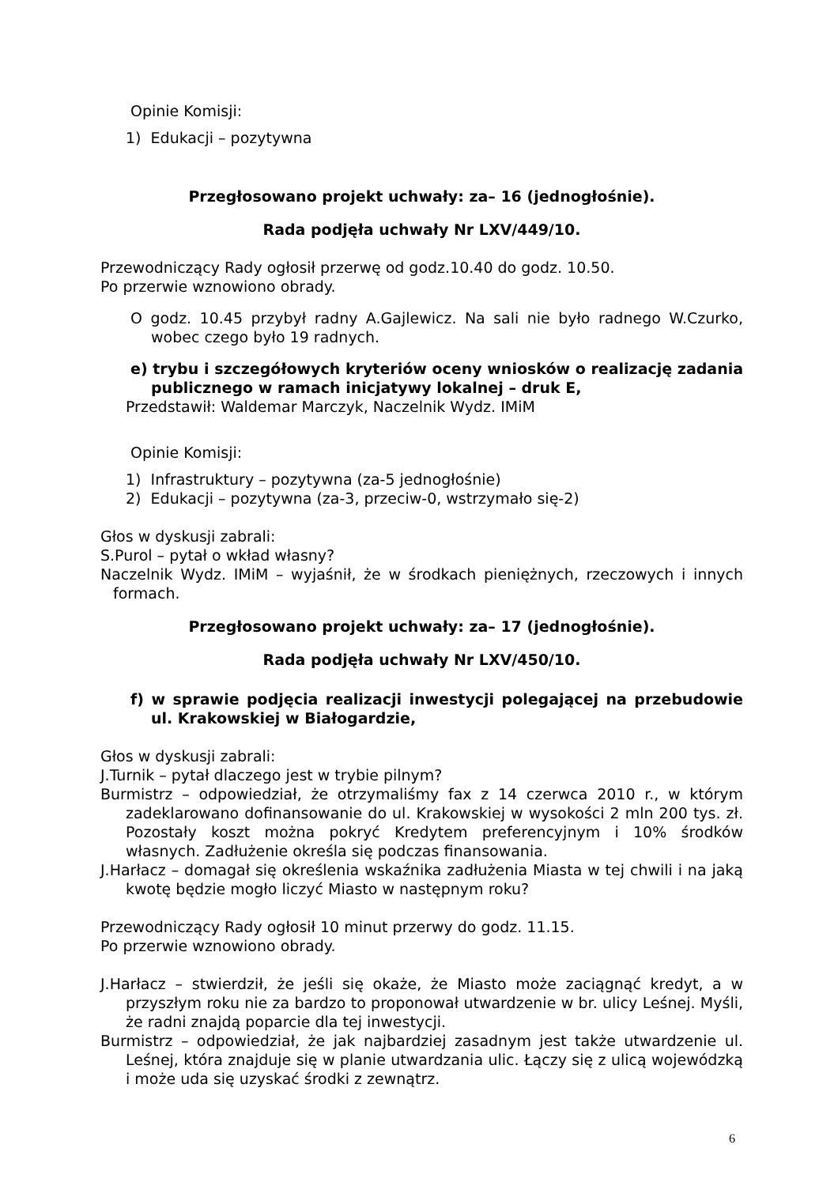Opinie Komisji:
1) Edukacji – pozytywna
Przegłosowano projekt uchwały: za– 16 (jednogłośnie).
Rada podjęła uchwały Nr LXV/449/10.
Przewodniczący Rady ogłosił przerwę od godz.10.40 do godz. 10.50.
Po przerwie wznowiono obrady.
O godz. 10.45 przybył radny A.Gajlewicz. Na sali nie było radnego W.Czurko, wobec czego było 19 radnych.
e) trybu i szczegółowych kryteriów oceny wniosków o realizację zadania publicznego w ramach inicjatywy lokalnej – druk E,
Przedstawił: Waldemar Marczyk, Naczelnik Wydz. IMiM
Opinie Komisji:
1) Infrastruktury – pozytywna (za-5 jednogłośnie)
2) Edukacji – pozytywna (za-3, przeciw-0, wstrzymało się-2)
Głos w dyskusji zabrali:
S.Purol – pytał o wkład własny?
Naczelnik Wydz. IMiM – wyjaśnił, że w środkach pieniężnych, rzeczowych i innych formach.
Przegłosowano projekt uchwały: za– 17 (jednogłośnie).
Rada podjęła uchwały Nr LXV/450/10.
f) w sprawie podjęcia realizacji inwestycji polegającej na przebudowie ul. Krakowskiej w Białogardzie,
Głos w dyskusji zabrali:
J.Turnik – pytał dlaczego jest w trybie pilnym?
Burmistrz – odpowiedział, że otrzymaliśmy fax z 14 czerwca 2010 r., w którym zadeklarowano dofinansowanie do ul. Krakowskiej w wysokości 2 mln 200 tys. zł. Pozostały koszt można pokryć Kredytem preferencyjnym i 10% środków własnych. Zadłużenie określa się podczas finansowania.
J.Harłacz – domagał się określenia wskaźnika zadłużenia Miasta w tej chwili i na jaką kwotę będzie mogło liczyć Miasto w następnym roku?
Przewodniczący Rady ogłosił 10 minut przerwy do godz. 11.15.
Po przerwie wznowiono obrady.
J.Harłacz – stwierdził, że jeśli się okaże, że Miasto może zaciągnąć kredyt, a w przyszłym roku nie za bardzo to proponował utwardzenie w br. ulicy Leśnej. Myśli, że radni znajdą poparcie dla tej inwestycji.
Burmistrz – odpowiedział, że jak najbardziej zasadnym jest także utwardzenie ul. Leśnej, która znajduje się w planie utwardzania ulic. Łączy się z ulicą wojewódzką i może uda się uzyskać środki z zewnątrz.
6